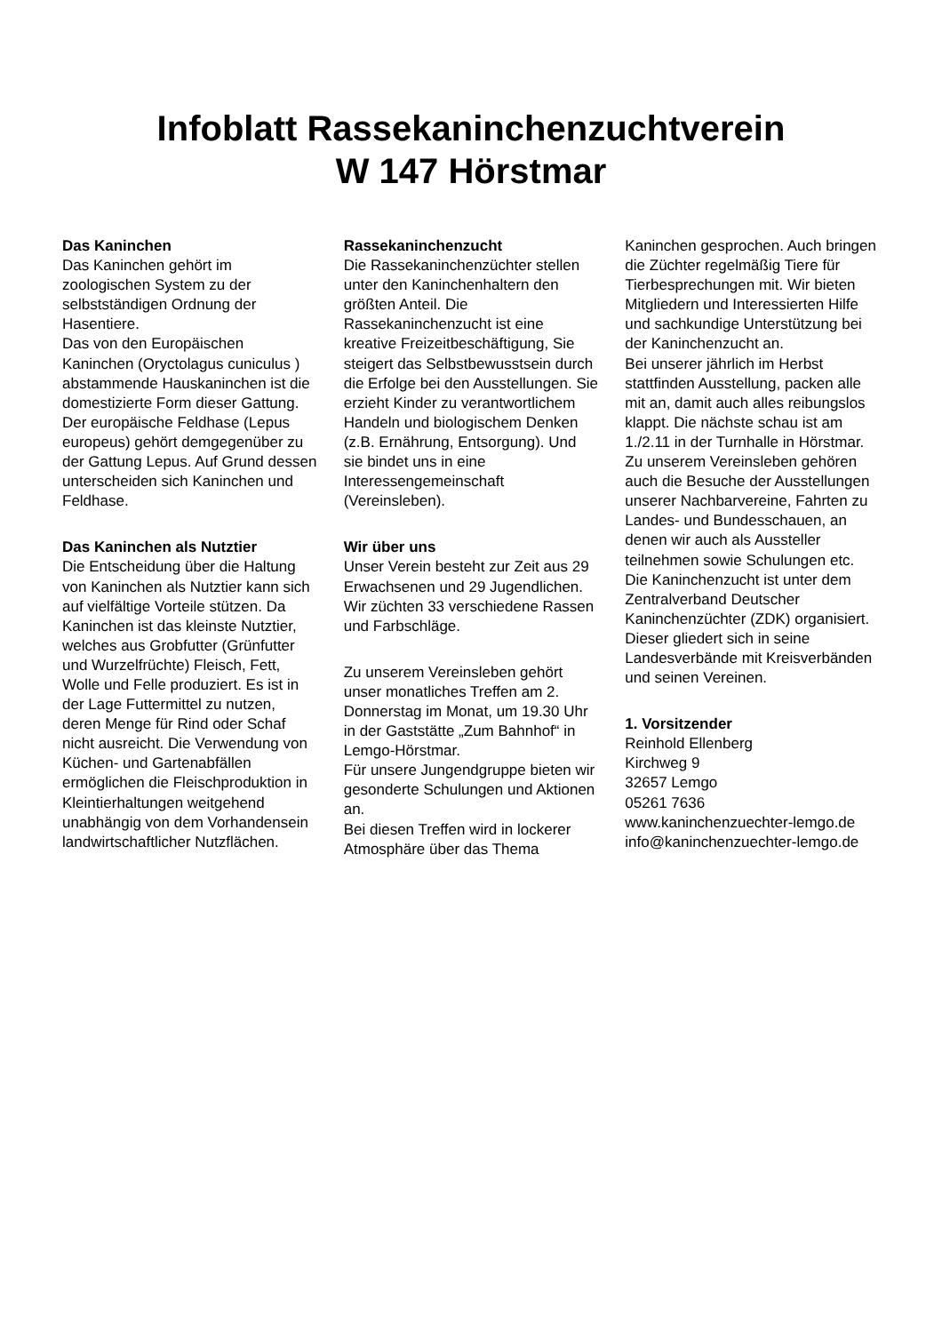Infoblatt Rassekaninchenzuchtverein
W 147 Hörstmar
Das Kaninchen
Das Kaninchen gehört im zoologischen System zu der selbstständigen Ordnung der Hasentiere.
Das von den Europäischen Kaninchen (Oryctolagus cuniculus ) abstammende Hauskaninchen ist die domestizierte Form dieser Gattung. Der europäische Feldhase (Lepus europeus) gehört demgegenüber zu der Gattung Lepus. Auf Grund dessen unterscheiden sich Kaninchen und Feldhase.
Das Kaninchen als Nutztier
Die Entscheidung über die Haltung von Kaninchen als Nutztier kann sich auf vielfältige Vorteile stützen. Da Kaninchen ist das kleinste Nutztier, welches aus Grobfutter (Grünfutter und Wurzelfrüchte) Fleisch, Fett, Wolle und Felle produziert. Es ist in der Lage Futtermittel zu nutzen, deren Menge für Rind oder Schaf nicht ausreicht. Die Verwendung von Küchen- und Gartenabfällen ermöglichen die Fleischproduktion in Kleintierhaltungen weitgehend unabhängig von dem Vorhandensein landwirtschaftlicher Nutzflächen.
Rassekaninchenzucht
Die Rassekaninchenzüchter stellen unter den Kaninchenhaltern den größten Anteil. Die Rassekaninchenzucht ist eine kreative Freizeitbeschäftigung, Sie steigert das Selbstbewusstsein durch die Erfolge bei den Ausstellungen. Sie erzieht Kinder zu verantwortlichem Handeln und biologischem Denken (z.B. Ernährung, Entsorgung). Und sie bindet uns in eine Interessengemeinschaft (Vereinsleben).
Wir über uns
Unser Verein besteht zur Zeit aus 29 Erwachsenen und 29 Jugendlichen. Wir züchten 33 verschiedene Rassen und Farbschläge.
Zu unserem Vereinsleben gehört unser monatliches Treffen am 2. Donnerstag im Monat, um 19.30 Uhr in der Gaststätte „Zum Bahnhof“ in Lemgo-Hörstmar.
Für unsere Jungendgruppe bieten wir gesonderte Schulungen und Aktionen an.
Bei diesen Treffen wird in lockerer Atmosphäre über das Thema
Kaninchen gesprochen. Auch bringen die Züchter regelmäßig Tiere für Tierbesprechungen mit. Wir bieten Mitgliedern und Interessierten Hilfe und sachkundige Unterstützung bei der Kaninchenzucht an.
Bei unserer jährlich im Herbst stattfinden Ausstellung, packen alle mit an, damit auch alles reibungslos klappt. Die nächste schau ist am 1./2.11 in der Turnhalle in Hörstmar.
Zu unserem Vereinsleben gehören auch die Besuche der Ausstellungen unserer Nachbarvereine, Fahrten zu Landes- und Bundesschauen, an denen wir auch als Aussteller teilnehmen sowie Schulungen etc.
Die Kaninchenzucht ist unter dem Zentralverband Deutscher Kaninchenzüchter (ZDK) organisiert. Dieser gliedert sich in seine Landesverbände mit Kreisverbänden und seinen Vereinen.
1. Vorsitzender
Reinhold Ellenberg
Kirchweg 9
32657 Lemgo
05261 7636
www.kaninchenzuechter-lemgo.de
info@kaninchenzuechter-lemgo.de